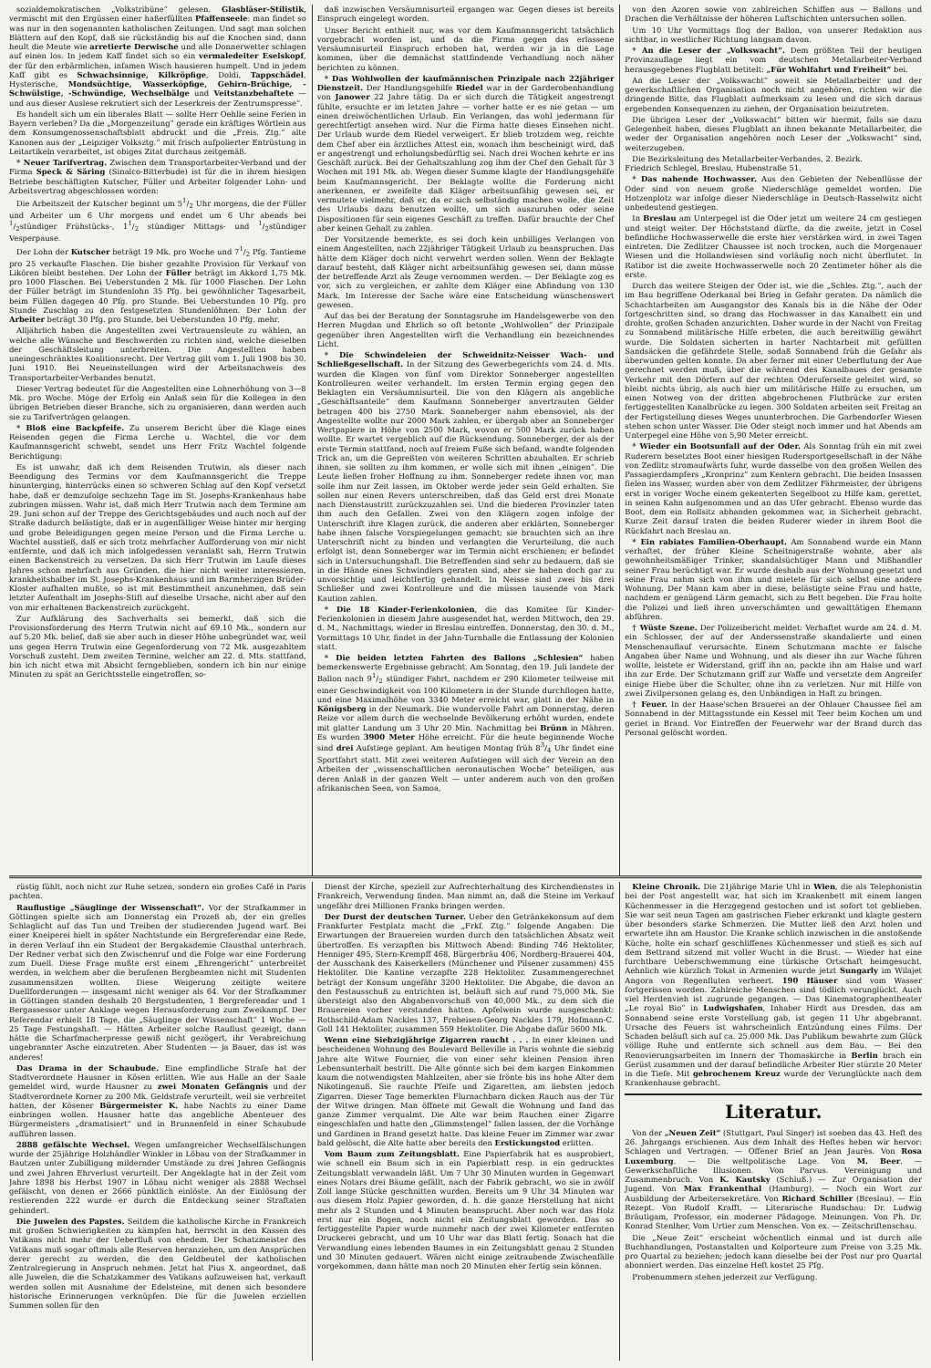sozialdemokratischen „Volkstribüne“ gelesen. Glasbläser-Stilistik, vermischt mit den Ergüssen einer haßerfüllten Pfaffenseele: man findet so was nur in den sogenannten katholischen Zeitungen. Und sagt man solchen Blättern auf den Kopf, daß sie rückständig bis auf die Knochen sind, dann heult die Meute wie arretierte Derwische und alle Donnerwetter schlagen auf einen los. In jedem Kaff findet sich so ein vermaledeiter Eselskopf, der für den erbärmlichen, infamen Wisch hausieren humpelt. Und in jedem Kaff gibt es Schwachsinnige, Kilkröpfige, Doldi, Tappschädel, Hysterische, Mondsüchtige, Wasserköpfige, Gehirn-Brüchige, -Schwülstige, -Schwündige, Wechselbälge und Veitstanzbehaftete — und aus dieser Auslese rekrutiert sich der Leserkreis der Zentrumspresse“.
Es handelt sich um ein liberales Blatt — sollte Herr Oehlle seine Ferien in Bayern verleben? Da die „Morgenzeitung“ gerade ein kräftiges Wörtlein aus dem Konsumgenossenschaftsblatt abdruckt und die „Freis. Ztg.“ alte Kanonen aus der „Leipziger Volksztg.“ mit frisch aufpolierter Entrüstung in Leitartikeln verarbeitet, ist obiges Zitat durchaus zeitgemäß.
* Neuer Tarifvertrag. Zwischen dem Transportarbeiter-Verband und der Firma Speck & Säring (Sinalco-Bitterbude) ist für die in ihrem hiesigen Betriebe beschäftigten Kutscher, Füller und Arbeiter folgender Lohn- und Arbeitsvertrag abgeschlossen worden:
Die Arbeitszeit der Kutscher beginnt um 51/2 Uhr morgens, die der Füller und Arbeiter um 6 Uhr morgens und endet um 6 Uhr abends bei 1/2stündiger Frühstücks-, 11/2 stündiger Mittags- und 1/2stündiger Vesperpause.
Der Lohn der Kutscher beträgt 19 Mk. pro Woche und 71/2 Pfg. Tantieme pro 25 verkaufte Flaschen. Die bisher gezahlte Provision für Verkauf von Likören bleibt bestehen. Der Lohn der Füller beträgt im Akkord 1,75 Mk. pro 1000 Flaschen. Bei Ueberstunden 2 Mk. für 1000 Flaschen. Der Lohn der Füller beträgt im Stundenlohn 35 Pfg. bei gewöhnlicher Tagesarbeit, beim Füllen dagegen 40 Pfg. pro Stunde. Bei Ueberstunden 10 Pfg. pro Stunde Zuschlag zu den festgesetzten Stundenlöhnen. Der Lohn der Arbeiter beträgt 30 Pfg. pro Stunde, bei Ueberstunden 10 Pfg. mehr.
Alljährlich haben die Angestellten zwei Vertrauensleute zu wählen, an welche alle Wünsche und Beschwerden zu richten sind, welche dieselben der Geschäftsleitung unterbreiten. Die Angestellten haben uneingeschränktes Koalitionsrecht. Der Vertrag gilt vom 1. Juli 1908 bis 30. Juni 1910. Bei Neueinstellungen wird der Arbeitsnachweis des Transportarbeiter-Verbandes benutzt.
Dieser Vertrag bedeutet für die Angestellten eine Lohnerhöhung von 3—8 Mk. pro Woche. Möge der Erfolg ein Anlaß sein für die Kollegen in den übrigen Betrieben dieser Branche, sich zu organisieren, dann werden auch sie zu Tarifverträgen gelangen.
* Bloß eine Backpfeife. Zu unserem Bericht über die Klage eines Reisenden gegen die Firma Lerche u. Wachtel, die vor dem Kaufmannsgericht schwebt, sendet uns Herr Fritz Wachtel folgende Berichtigung:
Es ist unwahr, daß ich dem Reisenden Trutwin, als dieser nach Beendigung des Termins vor dem Kaufmannsgericht die Treppe hinunterging, hinterrücks einen so schweren Schlag auf den Kopf versetzt habe, daß er demzufolge sechzehn Tage im St. Josephs-Krankenhaus habe zubringen müssen. Wahr ist, daß mich Herr Trutwin nach dem Termine am 29. Juni schon auf der Treppe des Gerichtsgebäudes und auch noch auf der Straße dadurch belästigte, daß er in augenfälliger Weise hinter mir herging und grobe Beleidigungen gegen meine Person und die Firma Lerche u. Wachtel ausstieß, daß er sich trotz mehrfacher Aufforderung von mir nicht entfernte, und daß ich mich infolgedessen veranlaßt sah, Herrn Trutwin einen Backenstreich zu versetzen. Da sich Herr Trutwin im Laufe dieses Jahres schon mehrfach aus Gründen, die hier nicht weiter interessieren, krankheitshalber im St. Josephs-Krankenhaus und im Barmherzigen Brüder-Kloster aufhalten mußte, so ist mit Bestimmtheit anzunehmen, daß sein letzter Aufenthalt im Josephs-Stift auf dieselbe Ursache, nicht aber auf den von mir erhaltenen Backenstreich zurückgeht.
Zur Aufklärung des Sachverhalts sei bemerkt, daß sich die Provisionsforderung des Herrn Trutwin nicht auf 69.10 Mk., sondern nur auf 5.20 Mk. belief, daß sie aber auch in dieser Höhe unbegründet war, weil uns gegen Herrn Trutwin eine Gegenforderung von 72 Mk. ausgezahltem Vorschuß zusteht. Dem zweiten Termine, welcher am 22. d. Mts. stattfand, bin ich nicht etwa mit Absicht ferngeblieben, sondern ich bin nur einige Minuten zu spät an Gerichtsstelle eingetroffen, so-
daß inzwischen Versäumnisurteil ergangen war. Gegen dieses ist bereits Einspruch eingelegt worden.
Unser Bericht enthielt nur, was vor dem Kaufmannsgericht tatsächlich vorgebracht worden ist, und da die Firma gegen das erlassene Versäumnisurteil Einspruch erhoben hat, werden wir ja in die Lage kommen, über die demnächst stattfindende Verhandlung noch näher berichten zu können.
* Das Wohlwollen der kaufmännischen Prinzipale nach 22jähriger Dienstzeit. Der Handlungsgehilfe Riedel war in der Garderobenhandlung von Janower 22 Jahre tätig. Da er sich durch die Tätigkeit angestrengt fühlte, ersuchte er im letzten Jahre — vorher hatte er es nie getan — um einen dreiwöchentlichen Urlaub. Ein Verlangen, das wohl jedermann für gerechtfertigt ansehen wird. Nur die Firma hatte dieses Einsehen nicht. Der Urlaub wurde dem Riedel verweigert. Er blieb trotzdem weg, reichte dem Chef aber ein ärztliches Attest ein, wonach ihm bescheinigt wird, daß er angestrengt und erholungsbedürftig sei. Nach drei Wochen kehrte er ins Geschäft zurück. Bei der Gehaltszahlung zog ihm der Chef den Gehalt für 3 Wochen mit 191 Mk. ab. Wegen dieser Summe klagte der Handlungsgehilfe beim Kaufmannsgericht. Der Beklagte wollte die Forderung nicht anerkennen, er zweifelte daß Kläger arbeitsunfähig gewesen sei, er vermutete vielmehr, daß er, da er sich selbständig machen wolle, die Zeit des Urlaubs dazu benutzen wollte, um sich auszuruhen oder seine Dispositionen für sein eigenes Geschäft zu treffen. Dafür brauchte der Chef aber keinen Gehalt zu zahlen.
Der Vorsitzende bemerkte, es sei doch kein unbilliges Verlangen von einem Angestellten, nach 22jähriger Tätigkeit Urlaub zu beanspruchen. Das hätte dem Kläger doch nicht verwehrt werden sollen. Wenn der Beklagte darauf besteht, daß Kläger nicht arbeitsunfähig gewesen sei, dann müsse der betreffende Arzt als Zeuge vernommen werden. — Der Beklagte zog es vor, sich zu vergleichen, er zahlte dem Kläger eine Abfindung von 130 Mark. Im Interesse der Sache wäre eine Entscheidung wünschenswert gewesen.
Auf das bei der Beratung der Sonntagsruhe im Handelsgewerbe von den Herren Mugdan und Ehrlich so oft betonte „Wohlwollen“ der Prinzipale gegenüber ihren Angestellten wirft die Verhandlung ein bezeichnendes Licht.
* Die Schwindeleien der Schweidnitz-Neisser Wach- und Schließgesellschaft. In der Sitzung des Gewerbegerichts vom 24. d. Mts. wurden die Klagen von fünf vom Direktor Sonneberger angestellten Kontrolleuren weiter verhandelt. Im ersten Termin erging gegen den Beklagten ein Versäumnisurteil. Die von den Klägern als angebliche „Geschäftsanteile“ dem Kaufmann Sonneberger anvertrauten Gelder betragen 400 bis 2750 Mark. Sonneberger nahm ebensoviel, als der Angestellte wollte nur 2000 Mark zahlen, er übergab aber an Sonneberger Wertpapiere in Höhe von 2500 Mark, wovon er 500 Mark zurück haben wollte. Er wartet vergeblich auf die Rücksendung. Sonneberger, der als der erste Termin stattfand, noch auf freiem Fuße sich befand, wandte folgenden Trick an, um die Gepreßten von weiteren Schritten abzuhalten. Er schrieb ihnen, sie sollten zu ihm kommen, er wolle sich mit ihnen „einigen“. Die Leute ließen froher Hoffnung zu ihm. Sonneberger redete ihnen vor, man solle ihm nur Zeit lassen, im Oktober werde jeder sein Geld erhalten. Sie sollen nur einen Revers unterschreiben, daß das Geld erst drei Monate nach Dienstaustritt zurückzuzahlen sei. Und die biederen Provinzler taten ihm auch den Gefallen. Zwei von den Klägern zogen infolge der Unterschrift ihre Klagen zurück, die anderen aber erklärten, Sonneberger habe ihnen falsche Vorspiegelungen gemacht; sie brauchten sich an ihre Unterschrift nicht zu binden und verlangten die Verurteilung, die auch erfolgt ist, denn Sonneberger war im Termin nicht erschienen; er befindet sich in Untersuchungshaft. Die Betreffenden sind sehr zu bedauern, daß sie in die Hände eines Schwindlers geraten sind, aber sie haben doch gar zu unvorsichtig und leichtfertig gehandelt. In Neisse sind zwei bis drei Schließer und zwei Kontrolleure und die müssen tausende von Mark Kaution zahlen.
* Die 18 Kinder-Ferienkolonien, die das Komitee für Kinder-Ferienkolonien in diesem Jahre ausgesendet hat, werden Mittwoch, den 29. d. M., Nachmittags, wieder in Breslau eintreffen. Donnerstag, den 30. d. M., Vormittags 10 Uhr, findet in der Jahn-Turnhalle die Entlassung der Kolonien statt.
* Die beiden letzten Fahrten des Ballons „Schlesien“ haben bemerkenswerte Ergebnisse gebracht. Am Sonntag, den 19. Juli landete der Ballon nach 91/2 stündiger Fahrt, nachdem er 290 Kilometer teilweise mit einer Geschwindigkeit von 100 Kilometern in der Stunde durchflogen hatte, und eine Maximalhöhe von 3340 Meter erreicht war, glatt in der Nähe in Königsberg in der Neumark. Die wundervolle Fahrt am Donnerstag, deren Reize vor allem durch die wechselnde Bevölkerung erhöht wurden, endete mit glatter Landung um 3 Uhr 20 Min. Nachmittag bei Brünn in Mähren. Es wurden 3900 Meter Höhe erreicht. Für die heute beginnende Woche sind drei Aufstiege geplant. Am heutigen Montag früh 83/4 Uhr findet eine Sportfahrt statt. Mit zwei weiteren Aufstiegen will sich der Verein an den Arbeiten der „wissenschaftlichen aeronautischen Woche“ beteiligen, aus deren Anlaß in der ganzen Welt — unter anderem auch von den großen afrikanischen Seen, von Samoa,
von den Azoren sowie von zahlreichen Schiffen aus — Ballons und Drachen die Verhältnisse der höheren Luftschichten untersuchen sollen.
Um 10 Uhr Vormittags flog der Ballon, von unserer Redaktion aus sichtbar, in westlicher Richtung langsam davon.
* An die Leser der „Volkswacht“. Dem größten Teil der heutigen Provinzauflage liegt ein vom deutschen Metallarbeiter-Verband herausgegebenes Flugblatt betitelt: „Für Wohlfahrt und Freiheit“ bei.
An die Leser der „Volkswacht“ soweit sie Metallarbeiter und der gewerkschaftlichen Organisation noch nicht angehören, richten wir die dringende Bitte, das Flugblatt aufmerksam zu lesen und die sich daraus ergebenden Konsequenzen zu ziehen, der Organisation beizutreten.
Die übrigen Leser der „Volkswacht“ bitten wir hiermit, falls sie dazu Gelegenheit haben, dieses Flugblatt an ihnen bekannte Metallarbeiter, die weder der Organisation angehören noch Leser der „Volkswacht“ sind, weiterzugeben.
Die Bezirksleitung des Metallarbeiter-Verbandes, 2. Bezirk.
Friedrich Schlegel, Breslau, Hubenstraße 51.
* Das nahende Hochwasser. Aus den Gebieten der Nebenflüsse der Oder sind von neuem große Niederschläge gemeldet worden. Die Hotzenplotz war infolge dieser Niederschläge in Deutsch-Rasselwitz nicht unbedeutend gestiegen.
In Breslau am Unterpegel ist die Oder jetzt um weitere 24 cm gestiegen und steigt weiter. Der Höchststand dürfte, da die zweite, jetzt in Cosel befindliche Hochwasserwelle die erste hier verstärken wird, in zwei Tagen eintreten. Die Zedlitzer Chaussee ist noch trocken, auch die Morgenauer Wiesen und die Hollandwiesen sind vorläufig noch nicht überflutet. In Ratibor ist die zweite Hochwasserwelle noch 20 Zentimeter höher als die erste.
Durch das weitere Steigen der Oder ist, wie die „Schles. Ztg.“, auch der im Bau begriffene Oderkanal bei Brieg in Gefahr geraten. Da nämlich die Schachtarbeiten am Ausgangstor des Kanals bis in die Nähe der Oder fortgeschritten sind, so drang das Hochwasser in das Kanalbett ein und drohte, großen Schaden anzurichten. Daher wurde in der Nacht von Freitag zu Sonnabend militärische Hilfe erbeten, die auch bereitwillig gewährt wurde. Die Soldaten sicherten in harter Nachtarbeit mit gefüllten Sandsäcken die gefährdete Stelle, sodaß Sonnabend früh die Gefahr als überwunden gelten konnte. Da aber ferner mit einer Ueberflutung der Aue gerechnet werden muß, über die während des Kanalbaues der gesamte Verkehr mit den Dörfern auf der rechten Oderuferseite geleitet wird, so bleibt nichts übrig, als auch hier um militärische Hilfe zu ersuchen, um einen Notweg von der dritten abgebrochenen Flutbrücke zur ersten fertiggestellten Kanalbrücke zu legen. 300 Soldaten arbeiten seit Freitag an der Fertigstellung dieses Weges ununterbrochen. Die Garbendorfer Wiesen stehen schon unter Wasser. Die Oder steigt noch immer und hat Abends am Unterpegel eine Höhe von 5,90 Meter erreicht.
* Wieder ein Bootsunfall auf der Oder. Als Sonntag früh ein mit zwei Ruderern besetztes Boot einer hiesigen Rudersportgesellschaft in der Nähe von Zedlitz stromaufwärts fuhr, wurde dasselbe von den großen Wellen des Passagierdampfers „Kronprinz“ zum Kentern gebracht. Die beiden Insassen fielen ins Wasser, wurden aber von dem Zedlitzer Fährmeister, der übrigens erst in voriger Woche einem gekenterten Segelboot zu Hilfe kam, gerettet, in seinen Kahn aufgenommen und an das Ufer gebracht. Ebenso wurde das Boot, dem ein Rollsitz abhanden gekommen war, in Sicherheit gebracht. Kurze Zeit darauf traten die beiden Ruderer wieder in ihrem Boot die Rückfahrt nach Breslau an.
* Ein rabiates Familien-Oberhaupt. Am Sonnabend wurde ein Mann verhaftet, der früher Kleine Scheitnigerstraße wohnte, aber als gewohnheitsmäßiger Trinker, skandalsüchtiger Mann und Mißhandler seiner Frau berüchtigt war. Er wurde deshalb aus der Wohnung gesetzt und seine Frau nahm sich von ihm und mietete für sich selbst eine andere Wohnung. Der Mann kam aber in diese, belästigte seine Frau und hatte, nachdem er genügend Lärm gemacht, sich zu Bett begeben. Die Frau holte die Polizei und ließ ihren unverschämten und gewalttätigen Ehemann abführen.
† Wüste Szene. Der Polizeibericht meldet: Verhaftet wurde am 24. d. M. ein Schlosser, der auf der Anderssenstraße skandalierte und einen Menschenauflauf verursachte. Einem Schutzmann machte er falsche Angaben über Name und Wohnung, und als dieser ihn zur Wache führen wollte, leistete er Widerstand, griff ihn an, packte ihn am Halse und warf ihn zur Erde. Der Schutzmann griff zur Waffe und versetzte dem Angreifer einige Hiebe über die Schulter, ohne ihn zu verletzen. Nur mit Hilfe von zwei Zivilpersonen gelang es, den Unbändigen in Haft zu bringen.
† Feuer. In der Haase'schen Brauerei an der Ohlauer Chaussee fiel am Sonnabend in der Mittagsstunde ein Kessel mit Teer beim Kochen um und geriet in Brand. Vor Eintreffen der Feuerwehr war der Brand durch das Personal gelöscht worden.
rüstig fühlt, noch nicht zur Ruhe setzen, sondern ein großes Café in Paris pachten.
Rauflustige „Säuglinge der Wissenschaft“. Vor der Strafkammer in Göttingen spielte sich am Donnerstag ein Prozeß ab, der ein grelles Schlaglicht auf das Tun und Treiben der studierenden Jugend warf. Bei einer Kneiperei hielt in später Nachtstunde ein Bergreferendar eine Rede, in deren Verlauf ihn ein Student der Bergakademie Clausthal unterbrach. Der Redner verbat sich den Zwischenruf und die Folge war eine Forderung zum Duell. Diese Frage mußte erst einem „Ehrengericht“ unterbreitet werden, in welchem aber die berufenen Bergbeamten nicht mit Studenten zusammensitzen wollten. Diese Weigerung zeitigte weitere Duellforderungen — insgesamt nicht weniger als 64. Vor der Strafkammer in Göttingen standen deshalb 20 Bergstudenten, 1 Bergreferendar und 1 Bergassessor unter Anklage wegen Herausforderung zum Zweikampf. Der Referendar erhielt 18 Tage, die „Säuglinge der Wissenschaft“ 1 Woche — 25 Tage Festungshaft. — Hätten Arbeiter solche Rauflust gezeigt, dann hätte die Scharfmacherpresse gewiß nicht gezögert, ihr Verabreichung ungebrannter Asche einzutreten. Aber Studenten — ja Bauer, das ist was anderes!
Das Drama in der Schaubude. Eine empfindliche Strafe hat der Stadtverordnete Hausner in Kösen erlitten. Wie aus Halle an der Saale gemeldet wird, wurde Hausner zu zwei Monaten Gefängnis und der Stadtverordnete Korner zu 200 Mk. Geldstrafe verurteilt, weil sie verbreitet hatten, der Kösener Bürgermeister K. habe Nachts zu einer Dame einbringen wollen. Hausner hatte das angebliche Abenteuer des Bürgermeisters „dramatisiert“ und in Brunnenfeld in einer Schaubude aufführen lassen.
2888 gefälschte Wechsel. Wegen umfangreicher Wechselfälschungen wurde der 25jährige Holzhändler Winkler in Löbau von der Strafkammer in Bautzen unter Zubilligung mildernder Umstände zu drei Jahren Gefängnis und zwei Jahren Ehrverlust verurteilt. Der Angeklagte hat in der Zeit vom Jahre 1898 bis Herbst 1907 in Löbau nicht weniger als 2888 Wechsel gefälscht, von denen er 2666 pünktlich einlöste. An der Einlösung der restierenden 222 wurde er durch die Entdeckung seiner Straftaten gehindert.
Die Juwelen des Papstes. Seitdem die katholische Kirche in Frankreich mit großen Schwierigkeiten zu kämpfen hat, herrscht in den Kassen des Vatikans nicht mehr der Ueberfluß von ehedem. Der Schatzmeister des Vatikans muß sogar oftmals alle Reserven heranziehen, um den Ansprüchen derer gerecht zu werden, die den Geldbeutel der katholischen Zentralregierung in Anspruch nehmen. Jetzt hat Pius X. angeordnet, daß alle Juwelen, die die Schatzkammer des Vatikans aufzuweisen hat, verkauft werden sollen mit Ausnahme der Edelsteine, mit denen sich besondere historische Erinnerungen verknüpfen. Die für die Juwelen erzielten Summen sollen für den
Dienst der Kirche, speziell zur Aufrechterhaltung des Kirchendienstes in Frankreich, Verwendung finden. Man nimmt an, daß die Steine im Verkauf ungefähr drei Millionen Franks bringen werden.
Der Durst der deutschen Turner. Ueber den Getränkekonsum auf dem Frankfurter Festplatz macht die „Frkf. Ztg.“ folgende Angaben: Die Erwartungen der Brauereien wurden durch den tatsächlichen Absatz weit übertroffen. Es verzapften bis Mittwoch Abend: Binding 746 Hektoliter, Henniger 495, Stern-Krempff 468, Bürgerbräu 406, Nordberg-Brauerei 404, der Ausschank des Kaiserkellers (Münchener und Pilsener zusammen) 455 Hektoliter. Die Kantine verzapfte 228 Hektoliter. Zusammengerechnet beträgt der Konsum ungefähr 3200 Hektoliter. Die Abgabe, die davon an den Festausschuß zu entrichten ist, beläuft sich auf rund 75,000 Mk. Sie übersteigt also den Abgabenvorschuß von 40,000 Mk., zu dem sich die Brauereien vorher verstanden hatten. Apfelwein wurde ausgeschenkt: Rothschild-Adam Nackles 137, Freheisen-Georg Nackles 179, Hofmann-C. Goll 141 Hektoliter, zusammen 559 Hektoliter. Die Abgabe dafür 5600 Mk.
Wenn eine Siebzigjährige Zigarren raucht . . . In einer kleinen und bescheidenen Wohnung des Boulevard Belleville in Paris wohnte die siebzig Jahre alte Witwe Fournier, die von einer sehr kleinen Pension ihren Lebensunterhalt bestritt. Die Alte gönnte sich bei dem kargen Einkommen kaum die notwendigsten Mahlzeiten, aber sie frönte bis ins hohe Alter dem Nikotingenuß. Sie rauchte Pfeife und Zigaretten, am liebsten jedoch Zigarren. Dieser Tage bemerkten Flurnachbarn dicken Rauch aus der Tür der Witwe dringen. Man öffnete mit Gewalt die Wohnung und fand das ganze Zimmer verqualmt. Die Alte war beim Rauchen einer Zigarre eingeschlafen und hatte den „Glimmstengel“ fallen lassen, der die Vorhänge und Gardinen in Brand gesetzt hatte. Das kleine Feuer im Zimmer war zwar bald gelöscht, die Alte hatte aber bereits den Erstickungstod erlitten.
Vom Baum zum Zeitungsblatt. Eine Papierfabrik hat es ausprobiert, wie schnell ein Baum sich in ein Papierblatt resp. in ein gedrucktes Zeitungsblatt verwandeln läßt. Um 7 Uhr 30 Minuten wurden in Gegenwart eines Notars drei Bäume gefällt, nach der Fabrik gebracht, wo sie in zwölf Zoll lange Stücke geschnitten wurden. Bereits um 9 Uhr 34 Minuten war aus diesem Holz Papier geworden, d. h. die ganze Herstellung hat nicht mehr als 2 Stunden und 4 Minuten beansprucht. Aber noch war das Holz erst nur ein Bogen, noch nicht ein Zeitungsblatt geworden. Das so fertiggestellte Papier wurde nunmehr nach der zwei Kilometer entfernten Druckerei gebracht, und um 10 Uhr war das Blatt fertig. Sonach hat die Verwandlung eines lebenden Baumes in ein Zeitungsblatt genau 2 Stunden und 30 Minuten gedauert. Wären nicht einige zeitraubende Zwischenfälle vorgekommen, dann hätte man noch 20 Minuten eher fertig sein können.
Kleine Chronik. Die 21jährige Marie Uhl in Wien, die als Telephonistin bei der Post angestellt war, hat sich im Krankenbett mit einem langen Küchenmesser in die Herzgegend gestochen und ist sofort tot geblieben. Sie war seit neun Tagen am gastrischen Fieber erkrankt und klagte gestern über besonders starke Schmerzen. Die Mutter ließ den Arzt holen und erwartete ihn am Haustor. Die Kranke schlich inzwischen in die anstoßende Küche, holte ein scharf geschliffenes Küchenmesser und stieß es sich auf dem Bettrand sitzend mit voller Wucht in die Brust. — Wieder hat eine furchtbare Ueberschwemmung eine türkische Ortschaft heimgesucht. Aehnlich wie kürzlich Tokat in Armenien wurde jetzt Sungarly im Wilajet Angora von Regenfluten verheert. 190 Häuser sind vom Wasser fortgerissen worden. Zahlreiche Menschen sind tödlich verunglückt. Auch viel Herdenvieh ist zugrunde gegangen. — Das Kinematographentheater „Le royal Bio“ in Ludwigshafen, Inhaber Hirdt aus Dresden, das am Sonnabend seine erste Vorstellung gab, ist gegen 11 Uhr abgebrannt. Ursache des Feuers ist wahrscheinlich Entzündung eines Films. Der Schaden beläuft sich auf ca. 25.000 Mk. Das Publikum bewahrte zum Glück völlige Ruhe und entfernte sich schnell aus dem Bau. — Bei den Renovierungsarbeiten im Innern der Thomaskirche in Berlin brach ein Gerüst zusammen und der darauf befindliche Arbeiter Rier stürzte 20 Meter in die Tiefe. Mit gebrochenem Kreuz wurde der Verunglückte nach dem Krankenhause gebracht.
Literatur.
Von der „Neuen Zeit“ (Stuttgart, Paul Singer) ist soeben das 43. Heft des 26. Jahrgangs erschienen. Aus dem Inhalt des Heftes heben wir hervor: Schlagen und Vertragen. — Offener Brief an Jean Jaurès. Von Rosa Luxemburg. — Die weltpolitische Lage. Von M. Beer. — Gewerkschaftliche Illusionen. Von Parvus. Vereinigung und Zusammenbruch. Von K. Kautsky (Schluß.) — Zur Organisation der Jugend. Von Max Frankenthal (Hamburg). — Noch ein Wort zur Ausbildung der Arbeitersekretäre. Von Richard Schiller (Breslau). — Ein Rezept. Von Rudolf Krafft. — Literarische Rundschau: Dr. Ludwig Bräutigam, Professor, ein moderner Pädagoge. Meinungen. Von Ph. Dr. Konrad Stenlher, Vom Urtier zum Menschen. Von ex. — Zeitschriftenschau.
Die „Neue Zeit“ erscheint wöchentlich einmal und ist durch alle Buchhandlungen, Postanstalten und Kolporteure zum Preise von 3.25 Mk. pro Quartal zu beziehen; jedoch kann dieselbe bei der Post nur pro Quartal abonniert werden. Das einzelne Heft kostet 25 Pfg.
Probenummern stehen jederzeit zur Verfügung.